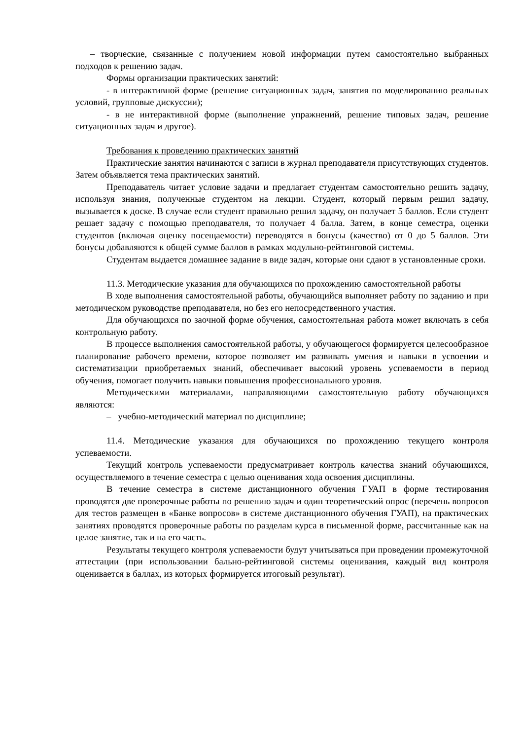– творческие, связанные с получением новой информации путем самостоятельно выбранных подходов к решению задач.
Формы организации практических занятий:
- в интерактивной форме (решение ситуационных задач, занятия по моделированию реальных условий, групповые дискуссии);
- в не интерактивной форме (выполнение упражнений, решение типовых задач, решение ситуационных задач и другое).
Требования к проведению практических занятий
Практические занятия начинаются с записи в журнал преподавателя присутствующих студентов. Затем объявляется тема практических занятий.
Преподаватель читает условие задачи и предлагает студентам самостоятельно решить задачу, используя знания, полученные студентом на лекции. Студент, который первым решил задачу, вызывается к доске. В случае если студент правильно решил задачу, он получает 5 баллов. Если студент решает задачу с помощью преподавателя, то получает 4 балла. Затем, в конце семестра, оценки студентов (включая оценку посещаемости) переводятся в бонусы (качество) от 0 до 5 баллов. Эти бонусы добавляются к общей сумме баллов в рамках модульно-рейтинговой системы.
Студентам выдается домашнее задание в виде задач, которые они сдают в установленные сроки.
11.3. Методические указания для обучающихся по прохождению самостоятельной работы
В ходе выполнения самостоятельной работы, обучающийся выполняет работу по заданию и при методическом руководстве преподавателя, но без его непосредственного участия.
Для обучающихся по заочной форме обучения, самостоятельная работа может включать в себя контрольную работу.
В процессе выполнения самостоятельной работы, у обучающегося формируется целесообразное планирование рабочего времени, которое позволяет им развивать умения и навыки в усвоении и систематизации приобретаемых знаний, обеспечивает высокий уровень успеваемости в период обучения, помогает получить навыки повышения профессионального уровня.
Методическими материалами, направляющими самостоятельную работу обучающихся являются:
– учебно-методический материал по дисциплине;
11.4. Методические указания для обучающихся по прохождению текущего контроля успеваемости.
Текущий контроль успеваемости предусматривает контроль качества знаний обучающихся, осуществляемого в течение семестра с целью оценивания хода освоения дисциплины.
В течение семестра в системе дистанционного обучения ГУАП в форме тестирования проводятся две проверочные работы по решению задач и один теоретический опрос (перечень вопросов для тестов размещен в «Банке вопросов» в системе дистанционного обучения ГУАП), на практических занятиях проводятся проверочные работы по разделам курса в письменной форме, рассчитанные как на целое занятие, так и на его часть.
Результаты текущего контроля успеваемости будут учитываться при проведении промежуточной аттестации (при использовании бально-рейтинговой системы оценивания, каждый вид контроля оценивается в баллах, из которых формируется итоговый результат).